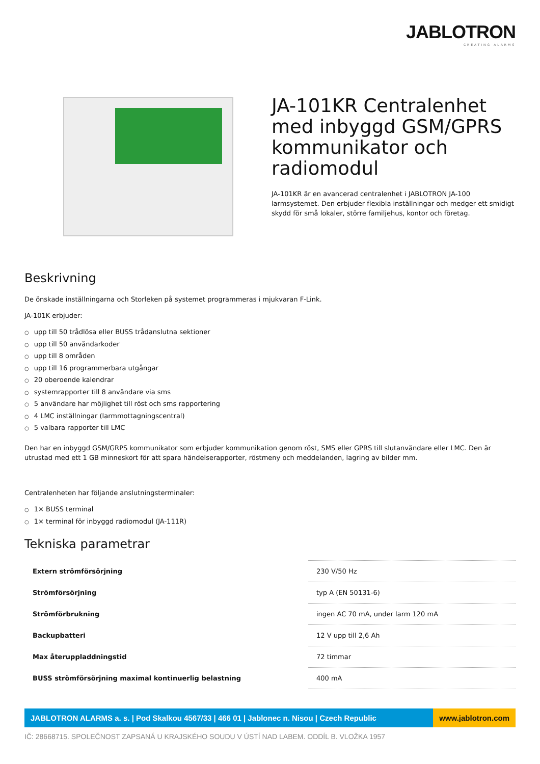JABLOTRON
CREATING ALARMS
JA-101KR Centralenhet med inbyggd GSM/GPRS kommunikator och radiomodul
JA-101KR är en avancerad centralenhet i JABLOTRON JA-100 larmsystemet. Den erbjuder flexibla inställningar och medger ett smidigt skydd för små lokaler, större familjehus, kontor och företag.
Beskrivning
De önskade inställningarna och Storleken på systemet programmeras i mjukvaran F-Link.
JA-101K erbjuder:
○ upp till 50 trådlösa eller BUSS trådanslutna sektioner
○ upp till 50 användarkoder
○ upp till 8 områden
○ upp till 16 programmerbara utgångar
○ 20 oberoende kalendrar
○ systemrapporter till 8 användare via sms
○ 5 användare har möjlighet till röst och sms rapportering
○ 4 LMC inställningar (larmmottagningscentral)
○ 5 valbara rapporter till LMC
Den har en inbyggd GSM/GRPS kommunikator som erbjuder kommunikation genom röst, SMS eller GPRS till slutanvändare eller LMC. Den är utrustad med ett 1 GB minneskort för att spara händelserapporter, röstmeny och meddelanden, lagring av bilder mm.
Centralenheten har följande anslutningsterminaler:
○ 1× BUSS terminal
○ 1× terminal för inbyggd radiomodul (JA-111R)
Tekniska parametrar
| Extern strömförsörjning | 230 V/50 Hz |
| Strömförsörjning | typ A (EN 50131-6) |
| Strömförbrukning | ingen AC 70 mA, under larm 120 mA |
| Backupbatteri | 12 V upp till 2,6 Ah |
| Max återuppladdningstid | 72 timmar |
| BUSS strömförsörjning maximal kontinuerlig belastning | 400 mA |
JABLOTRON ALARMS a. s. | Pod Skalkou 4567/33 | 466 01 | Jablonec n. Nisou | Czech Republic
www.jablotron.com
IČ: 28668715. SPOLEČNOST ZAPSANÁ U KRAJSKÉHO SOUDU V ÚSTÍ NAD LABEM. ODDÍL B. VLOŽKA 1957